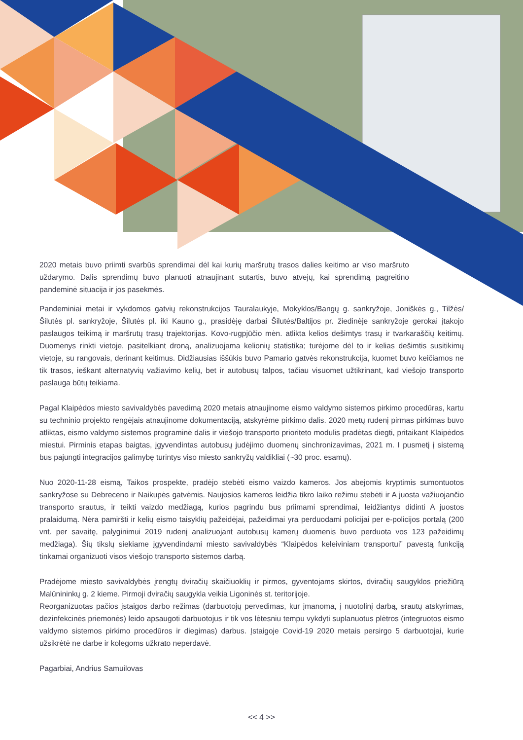2020 metais buvo priimti svarbūs sprendimai dėl kai kurių maršrutų trasos dalies keitimo ar viso maršruto uždarymo. Dalis sprendimų buvo planuoti atnaujinant sutartis, buvo atvejų, kai sprendimą pagreitino pandeminė situacija ir jos pasekmės.
Pandeminiai metai ir vykdomos gatvių rekonstrukcijos Tauralaukyje, Mokyklos/Bangų g. sankryžoje, Joniškės g., Tilžės/Šilutės pl. sankryžoje, Šilutės pl. iki Kauno g., prasidėję darbai Šilutės/Baltijos pr. žiedinėje sankryžoje gerokai įtakojo paslaugos teikimą ir maršrutų trasų trajektorijas. Kovo-rugpjūčio mėn. atlikta kelios dešimtys trasų ir tvarkaraščių keitimų. Duomenys rinkti vietoje, pasitelkiant droną, analizuojama kelionių statistika; turėjome dėl to ir kelias dešimtis susitikimų vietoje, su rangovais, derinant keitimus. Didžiausias iššūkis buvo Pamario gatvės rekonstrukcija, kuomet buvo keičiamos ne tik trasos, ieškant alternatyvių važiavimo kelių, bet ir autobusų talpos, tačiau visuomet užtikrinant, kad viešojo transporto paslauga būtų teikiama.
Pagal Klaipėdos miesto savivaldybės pavedimą 2020 metais atnaujinome eismo valdymo sistemos pirkimo procedūras, kartu su techninio projekto rengėjais atnaujinome dokumentaciją, atskyrėme pirkimo dalis. 2020 metų rudenį pirmas pirkimas buvo atliktas, eismo valdymo sistemos programinė dalis ir viešojo transporto prioriteto modulis pradėtas diegti, pritaikant Klaipėdos miestui. Pirminis etapas baigtas, įgyvendintas autobusų judėjimo duomenų sinchronizavimas, 2021 m. I pusmetį į sistemą bus pajungti integracijos galimybę turintys viso miesto sankryžų valdikliai (~30 proc. esamų).
Nuo 2020-11-28 eismą, Taikos prospekte, pradėjo stebėti eismo vaizdo kameros. Jos abejomis kryptimis sumontuotos sankryžose su Debreceno ir Naikupės gatvėmis. Naujosios kameros leidžia tikro laiko režimu stebėti ir A juosta važiuojančio transporto srautus, ir teikti vaizdo medžiagą, kurios pagrindu bus priimami sprendimai, leidžiantys didinti A juostos pralaidumą. Nėra pamiršti ir kelių eismo taisyklių pažeidėjai, pažeidimai yra perduodami policijai per e-policijos portalą (200 vnt. per savaitę, palyginimui 2019 rudenį analizuojant autobusų kamerų duomenis buvo perduota vos 123 pažeidimų medžiaga). Šių tikslų siekiame įgyvendindami miesto savivaldybės “Klaipėdos keleiviniam transportui” pavestą funkciją tinkamai organizuoti visos viešojo transporto sistemos darbą.
Pradėjome miesto savivaldybės įrengtų dviračių skaičiuoklių ir pirmos, gyventojams skirtos, dviračių saugyklos priežiūrą Malūnininkų g. 2 kieme. Pirmoji dviračių saugykla veikia Ligoninės st. teritorijoje.
Reorganizuotas pačios įstaigos darbo režimas (darbuotojų pervedimas, kur įmanoma, į nuotolinį darbą, srautų atskyrimas, dezinfekcinės priemonės) leido apsaugoti darbuotojus ir tik vos lėtesniu tempu vykdyti suplanuotus plėtros (integruotos eismo valdymo sistemos pirkimo procedūros ir diegimas) darbus. Įstaigoje Covid-19 2020 metais persirgo 5 darbuotojai, kurie užsikrėtė ne darbe ir kolegoms užkrato neperdavė.
Pagarbiai, Andrius Samuilovas
<< 4 >>